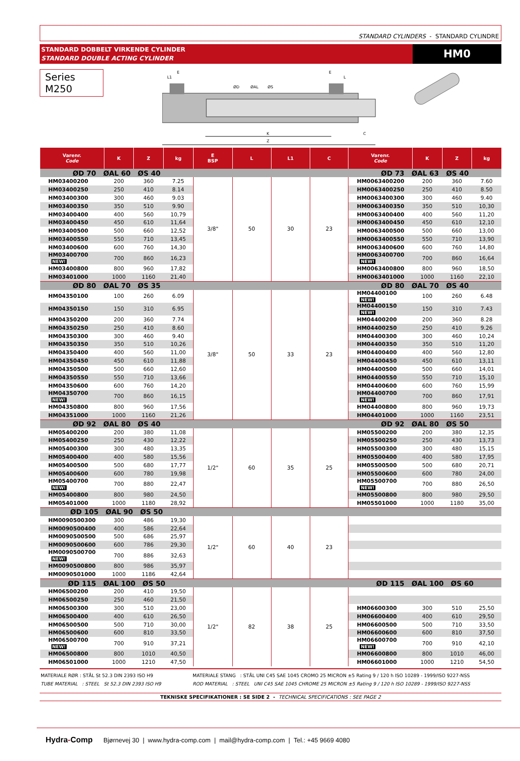STANDARD CYLINDERS - STANDARD CYLINDRE
STANDARD DOBBELT VIRKENDE CYLINDER
STANDARD DOUBLE ACTING CYLINDER
HM0
Series M250
Z
K
C
L1
E
E
L
ØD
ØAL
ØS
| Varenr. Code | K | Z | kg | E BSP | L | L1 | C | Varenr. Code | K | Z | kg |
| --- | --- | --- | --- | --- | --- | --- | --- | --- | --- | --- | --- |
| ØD 70 ØAL 60 ØS 40 | | | | | | | | ØD 73 ØAL 63 ØS 40 | | | |
| HM03400200 | 200 | 360 | 7.25 | 3/8" | 50 | 30 | 23 | HM0063400200 | 200 | 360 | 7.60 |
| HM03400250 | 250 | 410 | 8.14 | | | | | HM0063400250 | 250 | 410 | 8.50 |
| HM03400300 | 300 | 460 | 9.03 | | | | | HM0063400300 | 300 | 460 | 9.40 |
| HM03400350 | 350 | 510 | 9.90 | | | | | HM0063400350 | 350 | 510 | 10,30 |
| HM03400400 | 400 | 560 | 10,79 | | | | | HM0063400400 | 400 | 560 | 11,20 |
| HM03400450 | 450 | 610 | 11,64 | | | | | HM0063400450 | 450 | 610 | 12,10 |
| HM03400500 | 500 | 660 | 12,52 | | | | | HM0063400500 | 500 | 660 | 13,00 |
| HM03400550 | 550 | 710 | 13,45 | | | | | HM0063400550 | 550 | 710 | 13,90 |
| HM03400600 | 600 | 760 | 14,30 | | | | | HM0063400600 | 600 | 760 | 14,80 |
| HM03400700 NEW! | 700 | 860 | 16,23 | | | | | HM0063400700 NEW! | 700 | 860 | 16,64 |
| HM03400800 | 800 | 960 | 17,82 | | | | | HM0063400800 | 800 | 960 | 18,50 |
| HM03401000 | 1000 | 1160 | 21,40 | | | | | HM0063401000 | 1000 | 1160 | 22,10 |
| ØD 80 ØAL 70 ØS 35 | | | | | | | | ØD 80 ØAL 70 ØS 40 | | | |
| HM04350100 | 100 | 260 | 6.09 | 3/8" | 50 | 33 | 23 | HM04400100 NEW! | 100 | 260 | 6.48 |
| HM04350150 | 150 | 310 | 6.95 | | | | | HM04400150 NEW! | 150 | 310 | 7.43 |
| HM04350200 | 200 | 360 | 7.74 | | | | | HM04400200 | 200 | 360 | 8.28 |
| HM04350250 | 250 | 410 | 8.60 | | | | | HM04400250 | 250 | 410 | 9.26 |
| HM04350300 | 300 | 460 | 9.40 | | | | | HM04400300 | 300 | 460 | 10,24 |
| HM04350350 | 350 | 510 | 10,26 | | | | | HM04400350 | 350 | 510 | 11,20 |
| HM04350400 | 400 | 560 | 11,00 | | | | | HM04400400 | 400 | 560 | 12,80 |
| HM04350450 | 450 | 610 | 11,88 | | | | | HM04400450 | 450 | 610 | 13,11 |
| HM04350500 | 500 | 660 | 12,60 | | | | | HM04400500 | 500 | 660 | 14,01 |
| HM04350550 | 550 | 710 | 13,66 | | | | | HM04400550 | 550 | 710 | 15,10 |
| HM04350600 | 600 | 760 | 14,20 | | | | | HM04400600 | 600 | 760 | 15,99 |
| HM04350700 NEW! | 700 | 860 | 16,15 | | | | | HM04400700 NEW! | 700 | 860 | 17,91 |
| HM04350800 | 800 | 960 | 17,56 | | | | | HM04400800 | 800 | 960 | 19,73 |
| HM04351000 | 1000 | 1160 | 21,26 | | | | | HM04401000 | 1000 | 1160 | 23,51 |
| ØD 92 ØAL 80 ØS 40 | | | | | | | | ØD 92 ØAL 80 ØS 50 | | | |
| HM05400200 | 200 | 380 | 11,08 | 1/2" | 60 | 35 | 25 | HM05500200 | 200 | 380 | 12,35 |
| HM05400250 | 250 | 430 | 12,22 | | | | | HM05500250 | 250 | 430 | 13,73 |
| HM05400300 | 300 | 480 | 13,35 | | | | | HM05500300 | 300 | 480 | 15,15 |
| HM05400400 | 400 | 580 | 15,56 | | | | | HM05500400 | 400 | 580 | 17,95 |
| HM05400500 | 500 | 680 | 17,77 | | | | | HM05500500 | 500 | 680 | 20,71 |
| HM05400600 | 600 | 780 | 19,98 | | | | | HM05500600 | 600 | 780 | 24,00 |
| HM05400700 NEW! | 700 | 880 | 22,47 | | | | | HM05500700 NEW! | 700 | 880 | 26,50 |
| HM05400800 | 800 | 980 | 24,50 | | | | | HM05500800 | 800 | 980 | 29,50 |
| HM05401000 | 1000 | 1180 | 28,92 | | | | | HM05501000 | 1000 | 1180 | 35,00 |
| ØD 105 ØAL 90 ØS 50 | | | | | | | | | | | |
| HM0090500300 | 300 | 486 | 19,30 | 1/2" | 60 | 40 | 23 | | | | |
| HM0090500400 | 400 | 586 | 22,64 | | | | | | | | |
| HM0090500500 | 500 | 686 | 25,97 | | | | | | | | |
| HM0090500600 | 600 | 786 | 29,30 | | | | | | | | |
| HM0090500700 NEW! | 700 | 886 | 32,63 | | | | | | | | |
| HM0090500800 | 800 | 986 | 35,97 | | | | | | | | |
| HM0090501000 | 1000 | 1186 | 42,64 | | | | | | | | |
| ØD 115 ØAL 100 ØS 50 | | | | | | | | ØD 115 ØAL 100 ØS 60 | | | |
| HM06500200 | 200 | 410 | 19,50 | 1/2" | 82 | 38 | 25 | | | | |
| HM06500250 | 250 | 460 | 21,50 | | | | | | | | |
| HM06500300 | 300 | 510 | 23,00 | | | | | HM06600300 | 300 | 510 | 25,50 |
| HM06500400 | 400 | 610 | 26,50 | | | | | HM06600400 | 400 | 610 | 29,50 |
| HM06500500 | 500 | 710 | 30,00 | | | | | HM06600500 | 500 | 710 | 33,50 |
| HM06500600 | 600 | 810 | 33,50 | | | | | HM06600600 | 600 | 810 | 37,50 |
| HM06500700 NEW! | 700 | 910 | 37,21 | | | | | HM06600700 NEW! | 700 | 910 | 42,10 |
| HM06500800 | 800 | 1010 | 40,50 | | | | | HM06600800 | 800 | 1010 | 46,00 |
| HM06501000 | 1000 | 1210 | 47,50 | | | | | HM06601000 | 1000 | 1210 | 54,50 |
MATERIALE RØR : STÅL St 52.3 DIN 2393 ISO H9
TUBE MATERIAL : STEEL St 52.3 DIN 2393 ISO H9
MATERIALE STANG : STÅL UNI C45 SAE 1045 CROMO 25 MICRON ±5 Rating 9 / 120 h ISO 10289 - 1999/ISO 9227-NSS
ROD MATERIAL : STEEL UNI C45 SAE 1045 CHROME 25 MICRON ±5 Rating 9 / 120 h ISO 10289 - 1999/ISO 9227-NSS
TEKNISKE SPECIFIKATIONER : SE SIDE 2 - TECHNICAL SPECIFICATIONS : SEE PAGE 2
Hydra-Comp Bjørnevej 30 | www.hydra-comp.com | mail@hydra-comp.com | Tel.: +45 9669 4080